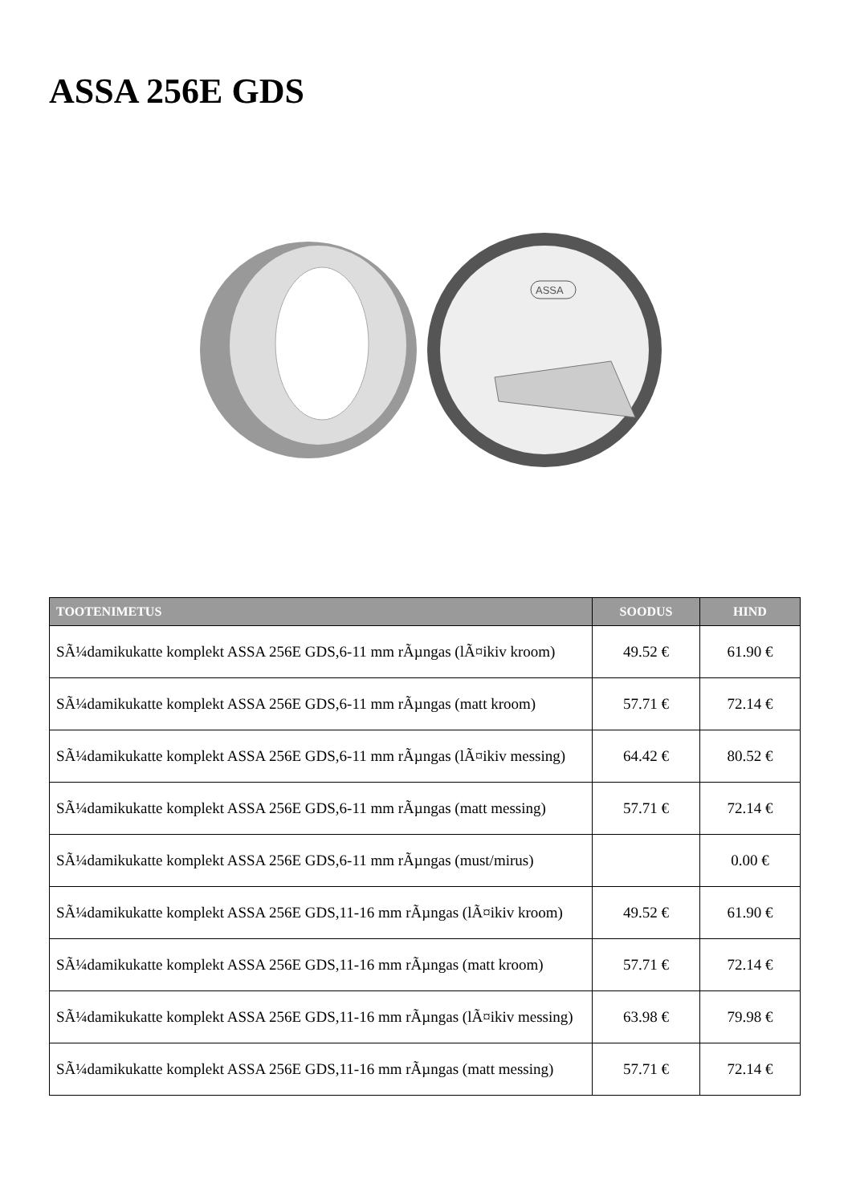ASSA 256E GDS
ASSA
| TOOTENIMETUS | SOODUS | HIND |
| --- | --- | --- |
| SÃ¼damikukatte komplekt ASSA 256E GDS,6-11 mm rÃµngas (lÃ¤ikiv kroom) | 49.52 € | 61.90 € |
| SÃ¼damikukatte komplekt ASSA 256E GDS,6-11 mm rÃµngas (matt kroom) | 57.71 € | 72.14 € |
| SÃ¼damikukatte komplekt ASSA 256E GDS,6-11 mm rÃµngas (lÃ¤ikiv messing) | 64.42 € | 80.52 € |
| SÃ¼damikukatte komplekt ASSA 256E GDS,6-11 mm rÃµngas (matt messing) | 57.71 € | 72.14 € |
| SÃ¼damikukatte komplekt ASSA 256E GDS,6-11 mm rÃµngas (must/mirus) | | 0.00 € |
| SÃ¼damikukatte komplekt ASSA 256E GDS,11-16 mm rÃµngas (lÃ¤ikiv kroom) | 49.52 € | 61.90 € |
| SÃ¼damikukatte komplekt ASSA 256E GDS,11-16 mm rÃµngas (matt kroom) | 57.71 € | 72.14 € |
| SÃ¼damikukatte komplekt ASSA 256E GDS,11-16 mm rÃµngas (lÃ¤ikiv messing) | 63.98 € | 79.98 € |
| SÃ¼damikukatte komplekt ASSA 256E GDS,11-16 mm rÃµngas (matt messing) | 57.71 € | 72.14 € |